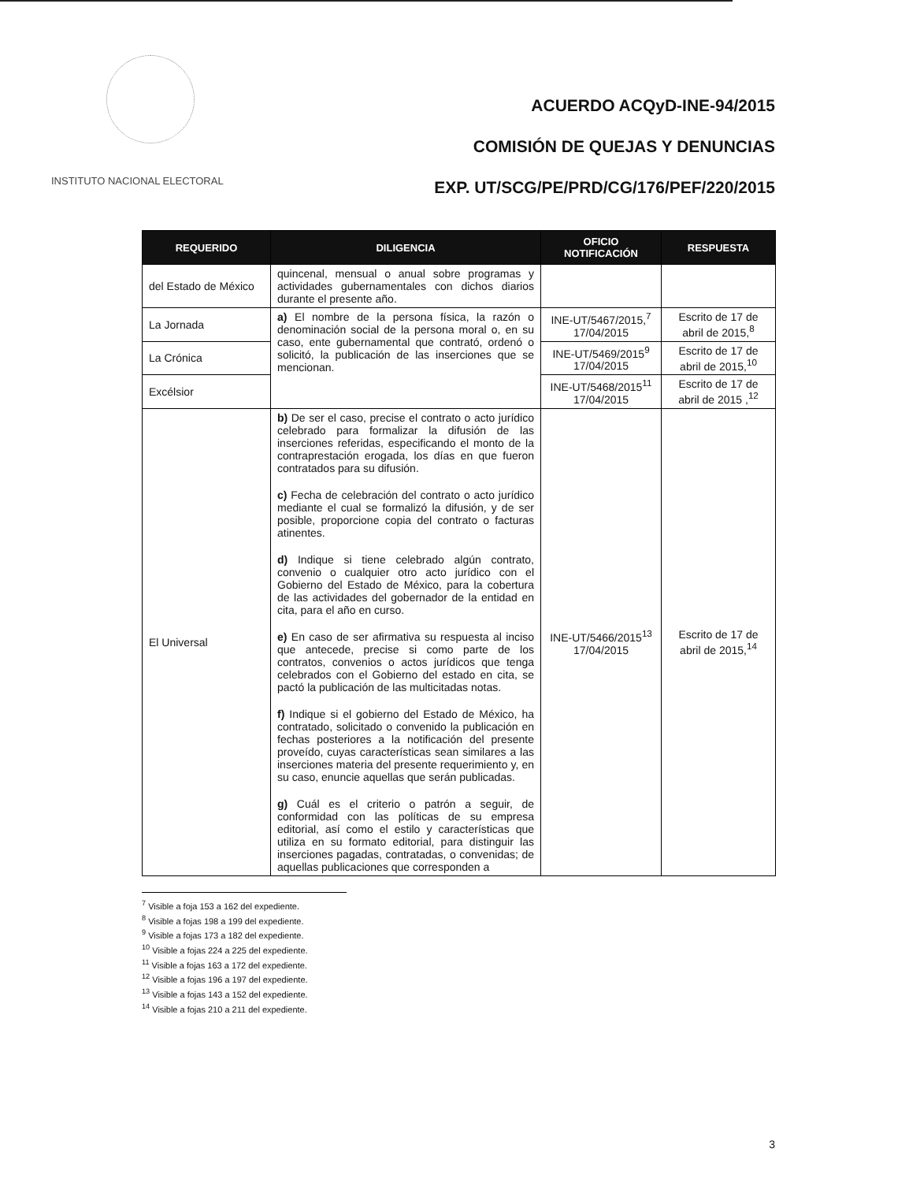INSTITUTO NACIONAL ELECTORAL
ACUERDO ACQyD-INE-94/2015
COMISIÓN DE QUEJAS Y DENUNCIAS
EXP. UT/SCG/PE/PRD/CG/176/PEF/220/2015
| REQUERIDO | DILIGENCIA | OFICIO NOTIFICACIÓN | RESPUESTA |
| --- | --- | --- | --- |
| del Estado de México | quincenal, mensual o anual sobre programas y actividades gubernamentales con dichos diarios durante el presente año. | | |
| La Jornada | a) El nombre de la persona física, la razón o denominación social de la persona moral o, en su caso, ente gubernamental que contrató, ordenó o solicitó, la publicación de las inserciones que se mencionan. | INE-UT/5467/2015,<sup>7</sup> 17/04/2015 | Escrito de 17 de abril de 2015,<sup>8</sup> |
| La Crónica | | INE-UT/5469/2015<sup>9</sup> 17/04/2015 | Escrito de 17 de abril de 2015,<sup>10</sup> |
| Excélsior | | INE-UT/5468/2015<sup>11</sup> 17/04/2015 | Escrito de 17 de abril de 2015 ,<sup>12</sup> |
| El Universal | b) De ser el caso, precise el contrato o acto jurídico celebrado para formalizar la difusión de las inserciones referidas, especificando el monto de la contraprestación erogada, los días en que fueron contratados para su difusión. c) Fecha de celebración del contrato o acto jurídico mediante el cual se formalizó la difusión, y de ser posible, proporcione copia del contrato o facturas atinentes. d) Indique si tiene celebrado algún contrato, convenio o cualquier otro acto jurídico con el Gobierno del Estado de México, para la cobertura de las actividades del gobernador de la entidad en cita, para el año en curso. e) En caso de ser afirmativa su respuesta al inciso que antecede, precise si como parte de los contratos, convenios o actos jurídicos que tenga celebrados con el Gobierno del estado en cita, se pactó la publicación de las multicitadas notas. f) Indique si el gobierno del Estado de México, ha contratado, solicitado o convenido la publicación en fechas posteriores a la notificación del presente proveído, cuyas características sean similares a las inserciones materia del presente requerimiento y, en su caso, enuncie aquellas que serán publicadas. g) Cuál es el criterio o patrón a seguir, de conformidad con las políticas de su empresa editorial, así como el estilo y características que utiliza en su formato editorial, para distinguir las inserciones pagadas, contratadas, o convenidas; de aquellas publicaciones que corresponden a | INE-UT/5466/2015<sup>13</sup> 17/04/2015 | Escrito de 17 de abril de 2015,<sup>14</sup> |
<sup>7</sup> Visible a foja 153 a 162 del expediente.
<sup>8</sup> Visible a fojas 198 a 199 del expediente.
<sup>9</sup> Visible a fojas 173 a 182 del expediente.
<sup>10</sup> Visible a fojas 224 a 225 del expediente.
<sup>11</sup> Visible a fojas 163 a 172 del expediente.
<sup>12</sup> Visible a fojas 196 a 197 del expediente.
<sup>13</sup> Visible a fojas 143 a 152 del expediente.
<sup>14</sup> Visible a fojas 210 a 211 del expediente.
3